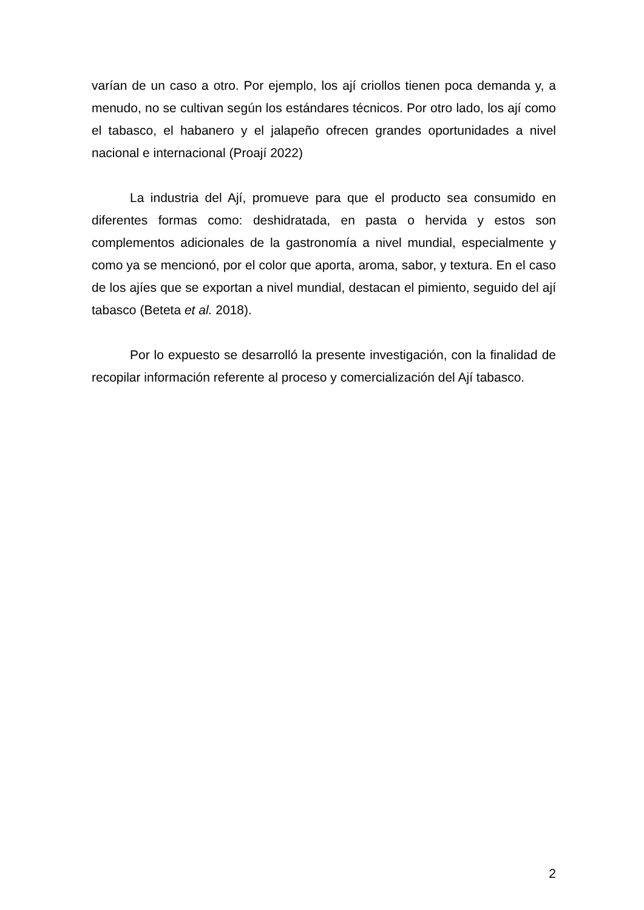varían de un caso a otro. Por ejemplo, los ají criollos tienen poca demanda y, a menudo, no se cultivan según los estándares técnicos. Por otro lado, los ají como el tabasco, el habanero y el jalapeño ofrecen grandes oportunidades a nivel nacional e internacional (Proají 2022)
La industria del Ají, promueve para que el producto sea consumido en diferentes formas como: deshidratada, en pasta o hervida y estos son complementos adicionales de la gastronomía a nivel mundial, especialmente y como ya se mencionó, por el color que aporta, aroma, sabor, y textura. En el caso de los ajíes que se exportan a nivel mundial, destacan el pimiento, seguido del ají tabasco (Beteta et al. 2018).
Por lo expuesto se desarrolló la presente investigación, con la finalidad de recopilar información referente al proceso y comercialización del Ají tabasco.
2